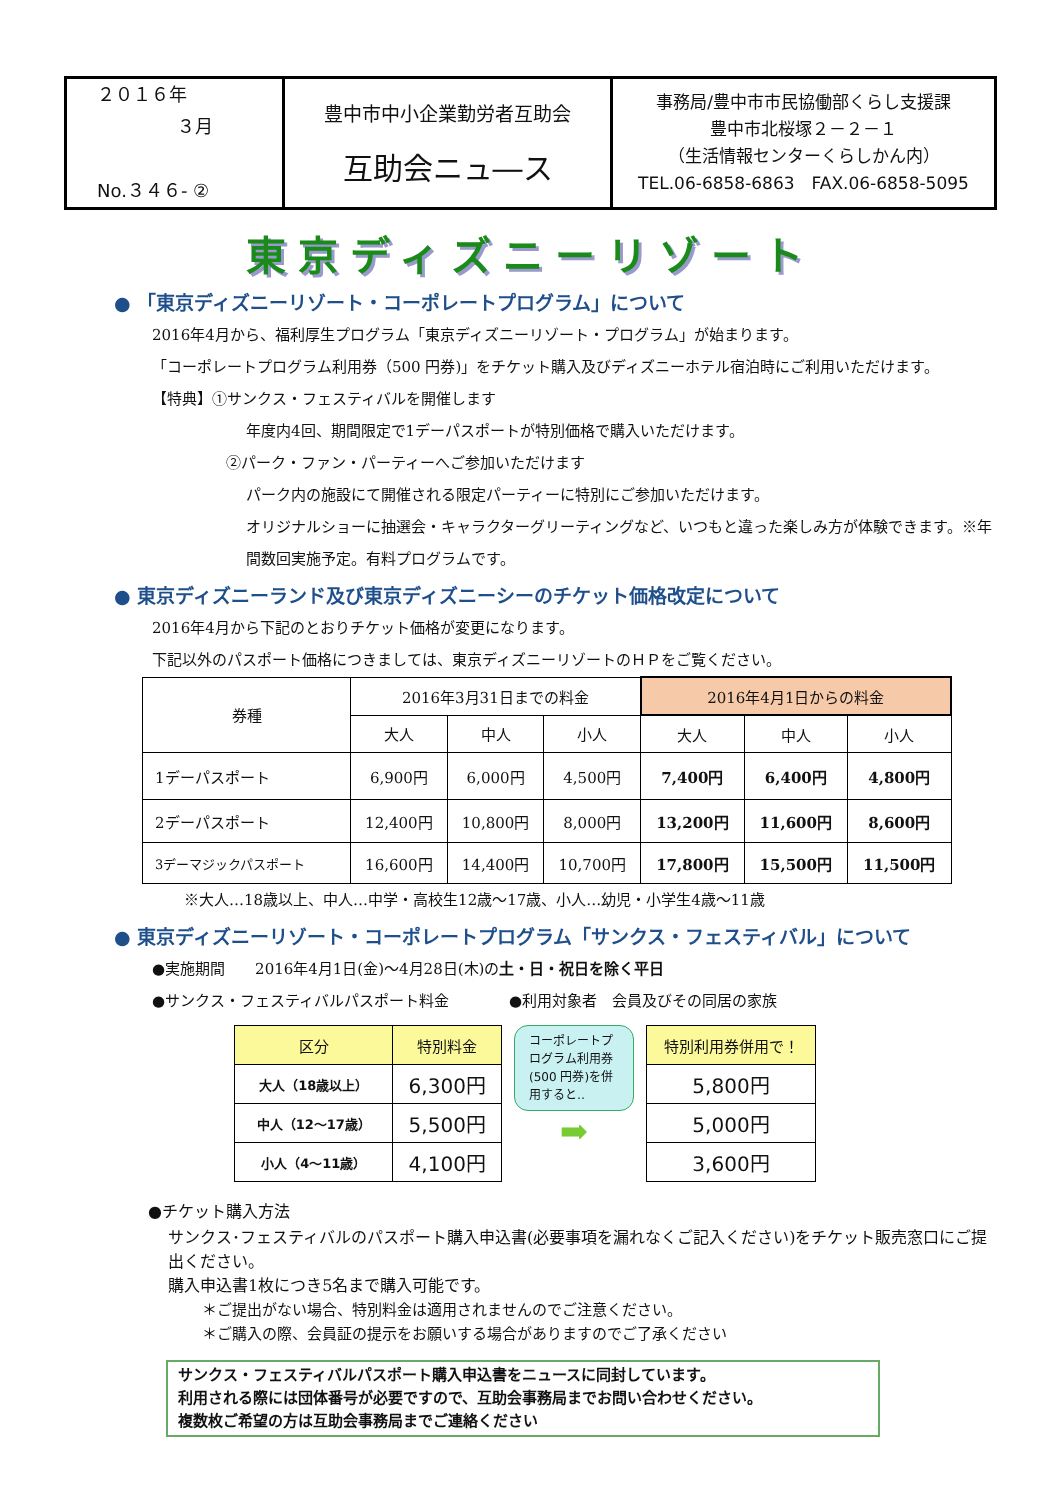２０１６年
３月
No.３４６- ②
豊中市中小企業勤労者互助会
互助会ニュ―ス
事務局/豊中市市民協働部くらし支援課
豊中市北桜塚２－２－１
（生活情報センターくらしかん内）
TEL.06-6858-6863　FAX.06-6858-5095
東京ディズニーリゾート
● 「東京ディズニーリゾート・コーポレートプログラム」について
2016年4月から、福利厚生プログラム「東京ディズニーリゾート・プログラム」が始まります。
「コーポレートプログラム利用券（500 円券)」をチケット購入及びディズニーホテル宿泊時にご利用いただけます。
【特典】①サンクス・フェスティバルを開催します
年度内4回、期間限定で1デーパスポートが特別価格で購入いただけます。
②パーク・ファン・パーティーへご参加いただけます
パーク内の施設にて開催される限定パーティーに特別にご参加いただけます。
オリジナルショーに抽選会・キャラクターグリーティングなど、いつもと違った楽しみ方が体験できます。※年間数回実施予定。有料プログラムです。
● 東京ディズニーランド及び東京ディズニーシーのチケット価格改定について
2016年4月から下記のとおりチケット価格が変更になります。
下記以外のパスポート価格につきましては、東京ディズニーリゾートのＨＰをご覧ください。
| 券種 | 2016年3月31日までの料金 | | | 2016年4月1日からの料金 | | |
| --- | --- | --- | --- | --- | --- | --- |
| | 大人 | 中人 | 小人 | 大人 | 中人 | 小人 |
| 1デーパスポート | 6,900円 | 6,000円 | 4,500円 | 7,400円 | 6,400円 | 4,800円 |
| 2デーパスポート | 12,400円 | 10,800円 | 8,000円 | 13,200円 | 11,600円 | 8,600円 |
| 3デーマジックパスポート | 16,600円 | 14,400円 | 10,700円 | 17,800円 | 15,500円 | 11,500円 |
※大人…18歳以上、中人…中学・高校生12歳～17歳、小人…幼児・小学生4歳～11歳
● 東京ディズニーリゾート・コーポレートプログラム「サンクス・フェスティバル」について
●実施期間　　2016年4月1日(金)～4月28日(木)の土・日・祝日を除く平日
●サンクス・フェスティバルパスポート料金　　　　●利用対象者　会員及びその同居の家族
| 区分 | 特別料金 |
| 大人（18歳以上） | 6,300円 |
| 中人（12～17歳） | 5,500円 |
| 小人（4～11歳） | 4,100円 |
コーポレートプログラム利用券(500 円券)を併用すると‥
➡
| 特別利用券併用で！ |
| 5,800円 |
| 5,000円 |
| 3,600円 |
●チケット購入方法
サンクス･フェスティバルのパスポート購入申込書(必要事項を漏れなくご記入ください)をチケット販売窓口にご提出ください。
購入申込書1枚につき5名まで購入可能です。
＊ご提出がない場合、特別料金は適用されませんのでご注意ください。
＊ご購入の際、会員証の提示をお願いする場合がありますのでご了承ください
サンクス・フェスティバルパスポート購入申込書をニュースに同封しています。
利用される際には団体番号が必要ですので、互助会事務局までお問い合わせください。
複数枚ご希望の方は互助会事務局までご連絡ください